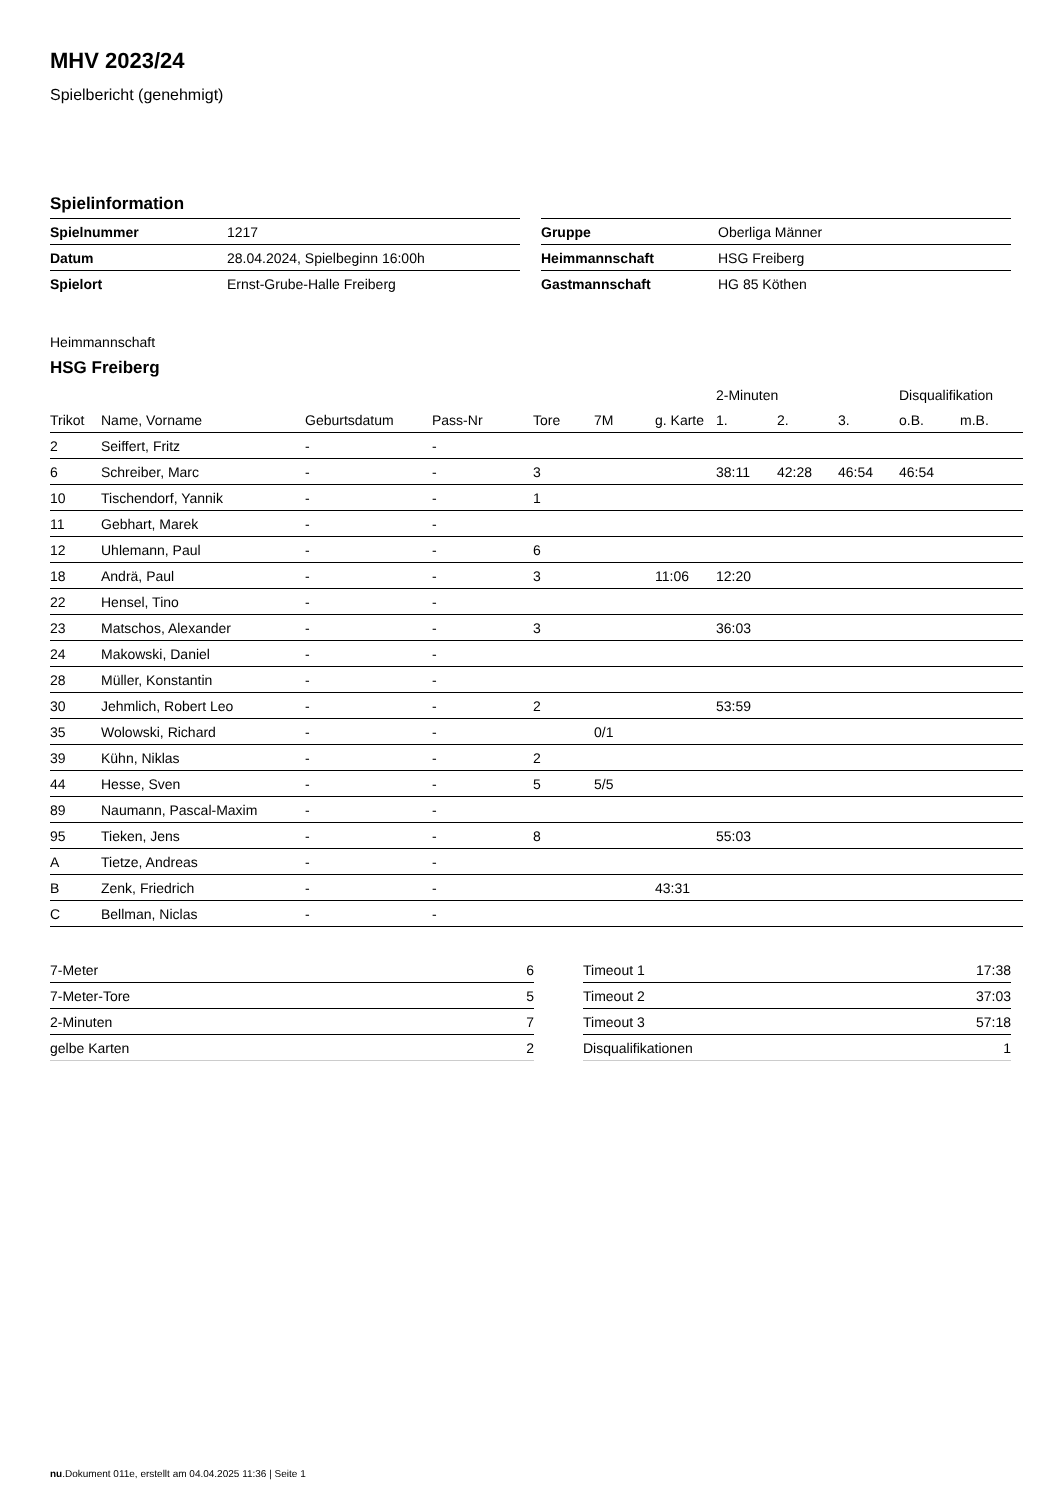MHV 2023/24
Spielbericht (genehmigt)
Spielinformation
| Spielnummer | 1217 |
| Datum | 28.04.2024, Spielbeginn 16:00h |
| Spielort | Ernst-Grube-Halle Freiberg |
| Gruppe | Oberliga Männer |
| Heimmannschaft | HSG Freiberg |
| Gastmannschaft | HG 85 Köthen |
Heimmannschaft
HSG Freiberg
| | | | | | | | 2-Minuten | | | Disqualifikation | |
| --- | --- | --- | --- | --- | --- | --- | --- | --- | --- | --- | --- |
| Trikot | Name, Vorname | Geburtsdatum | Pass-Nr | Tore | 7M | g. Karte | 1. | 2. | 3. | o.B. | m.B. |
| 2 | Seiffert, Fritz | - | - | | | | | | | | |
| 6 | Schreiber, Marc | - | - | 3 | | | 38:11 | 42:28 | 46:54 | 46:54 | |
| 10 | Tischendorf, Yannik | - | - | 1 | | | | | | | |
| 11 | Gebhart, Marek | - | - | | | | | | | | |
| 12 | Uhlemann, Paul | - | - | 6 | | | | | | | |
| 18 | Andrä, Paul | - | - | 3 | | 11:06 | 12:20 | | | | |
| 22 | Hensel, Tino | - | - | | | | | | | | |
| 23 | Matschos, Alexander | - | - | 3 | | | 36:03 | | | | |
| 24 | Makowski, Daniel | - | - | | | | | | | | |
| 28 | Müller, Konstantin | - | - | | | | | | | | |
| 30 | Jehmlich, Robert Leo | - | - | 2 | | | 53:59 | | | | |
| 35 | Wolowski, Richard | - | - | | 0/1 | | | | | | |
| 39 | Kühn, Niklas | - | - | 2 | | | | | | | |
| 44 | Hesse, Sven | - | - | 5 | 5/5 | | | | | | |
| 89 | Naumann, Pascal-Maxim | - | - | | | | | | | | |
| 95 | Tieken, Jens | - | - | 8 | | | 55:03 | | | | |
| A | Tietze, Andreas | - | - | | | | | | | | |
| B | Zenk, Friedrich | - | - | | | 43:31 | | | | | |
| C | Bellman, Niclas | - | - | | | | | | | | |
| 7-Meter | 6 |
| 7-Meter-Tore | 5 |
| 2-Minuten | 7 |
| gelbe Karten | 2 |
| Timeout 1 | 17:38 |
| Timeout 2 | 37:03 |
| Timeout 3 | 57:18 |
| Disqualifikationen | 1 |
nu.Dokument 011e, erstellt am 04.04.2025 11:36 | Seite 1